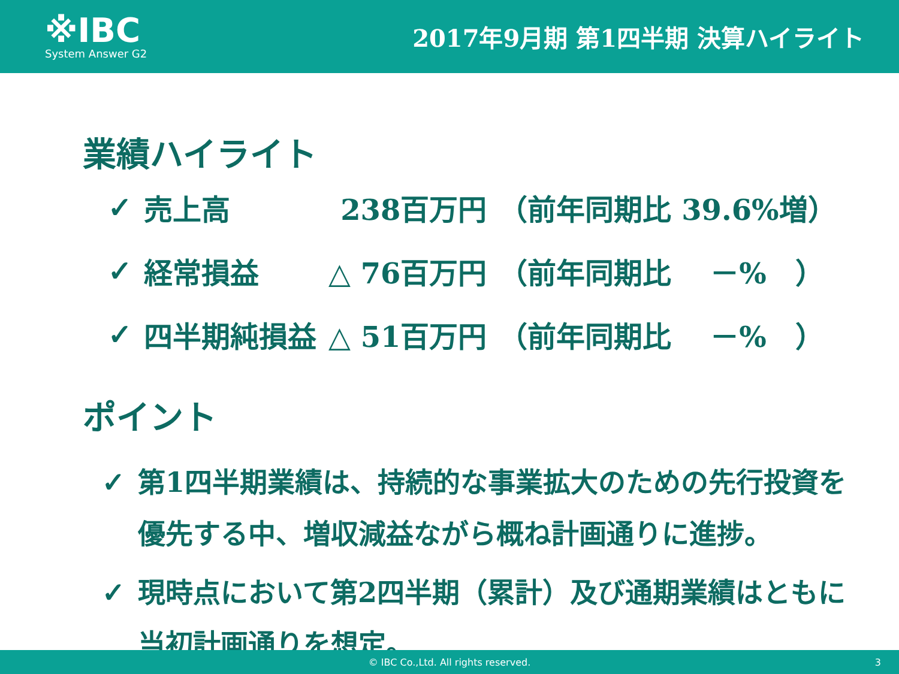※IBC
System Answer G2
2017年9月期 第1四半期 決算ハイライト
業績ハイライト
| ✓ | 売上高 | 238百万円 | （前年同期比 39.6%増） |
| ✓ | 経常損益 | △ 76百万円 | （前年同期比 －% ） |
| ✓ | 四半期純損益 | △ 51百万円 | （前年同期比 －% ） |
ポイント
✓ 第1四半期業績は、持続的な事業拡大のための先行投資を優先する中、増収減益ながら概ね計画通りに進捗。
✓ 現時点において第2四半期（累計）及び通期業績はともに当初計画通りを想定。
© IBC Co.,Ltd. All rights reserved. 3